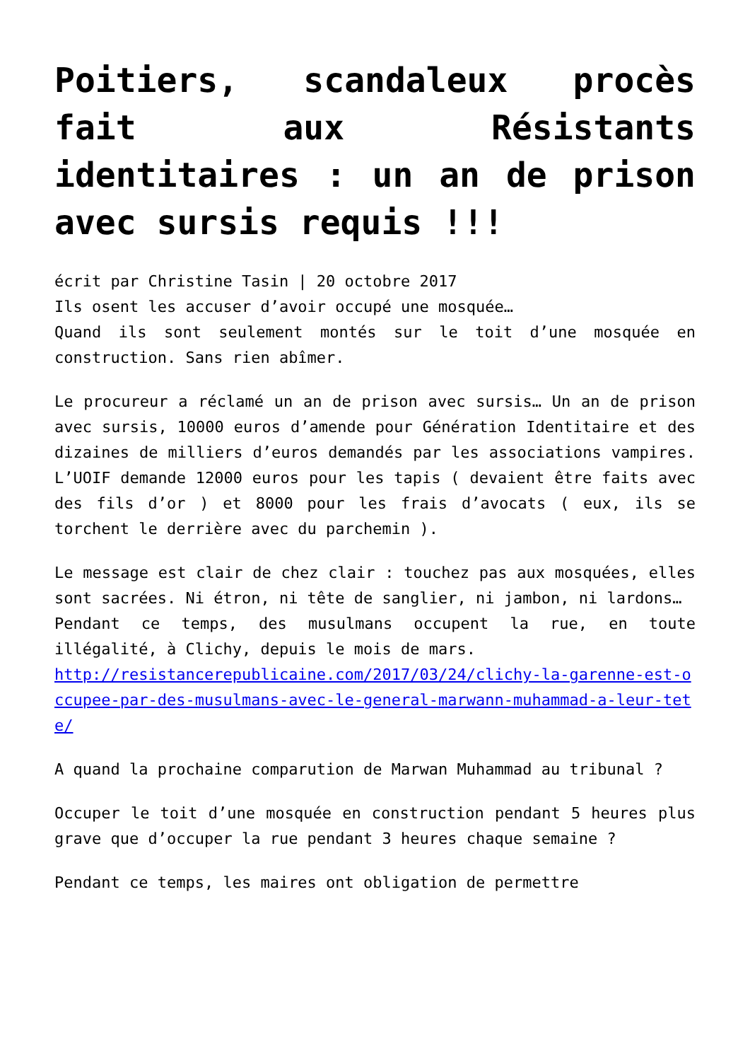Poitiers, scandaleux procès fait aux Résistants identitaires : un an de prison avec sursis requis !!!
écrit par Christine Tasin | 20 octobre 2017
Ils osent les accuser d’avoir occupé une mosquée…
Quand ils sont seulement montés sur le toit d’une mosquée en construction. Sans rien abîmer.
Le procureur a réclamé un an de prison avec sursis… Un an de prison avec sursis, 10000 euros d’amende pour Génération Identitaire et des dizaines de milliers d’euros demandés par les associations vampires. L’UOIF demande 12000 euros pour les tapis ( devaient être faits avec des fils d’or ) et 8000 pour les frais d’avocats ( eux, ils se torchent le derrière avec du parchemin ).
Le message est clair de chez clair : touchez pas aux mosquées, elles sont sacrées. Ni étron, ni tête de sanglier, ni jambon, ni lardons…
Pendant ce temps, des musulmans occupent la rue, en toute illégalité, à Clichy, depuis le mois de mars.
http://resistancerepublicaine.com/2017/03/24/clichy-la-garenne-est-occupee-par-des-musulmans-avec-le-general-marwann-muhammad-a-leur-tete/
A quand la prochaine comparution de Marwan Muhammad au tribunal ?
Occuper le toit d’une mosquée en construction pendant 5 heures plus grave que d’occuper la rue pendant 3 heures chaque semaine ?
Pendant ce temps, les maires ont obligation de permettre